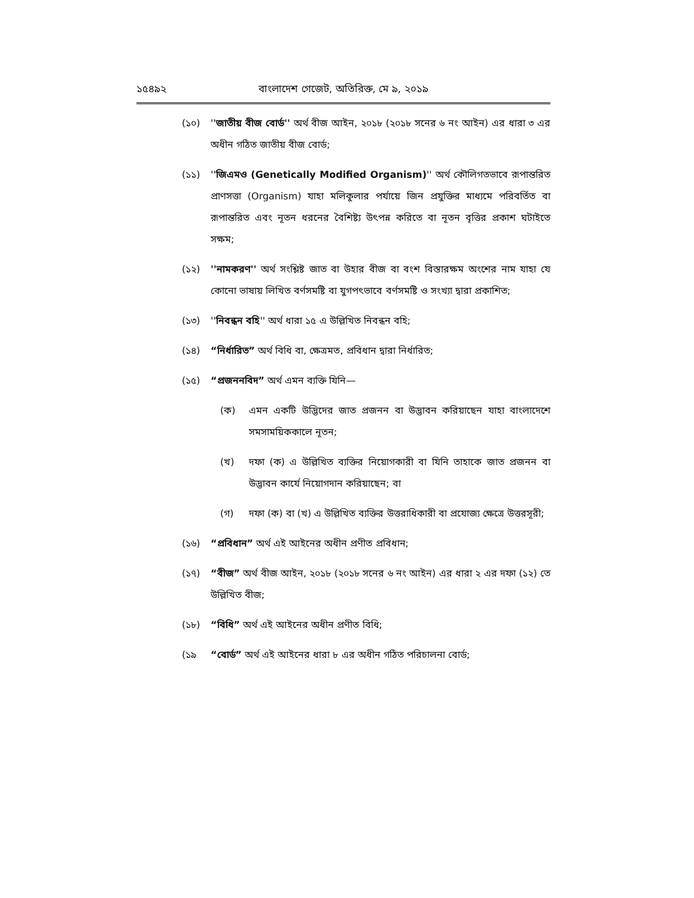১৫৪৯২ বাংলাদেশ গেজেট, অতিরিক্ত, মে ৯, ২০১৯
(১০) ''জাতীয় বীজ বোর্ড'' অর্থ বীজ আইন, ২০১৮ (২০১৮ সনের ৬ নং আইন) এর ধারা ৩ এর অধীন গঠিত জাতীয় বীজ বোর্ড;
(১১) ''জিএমও (Genetically Modified Organism)'' অর্থ কৌলিগতভাবে রূপান্তরিত প্রাণসত্তা (Organism) যাহা মলিকুলার পর্যায়ে জিন প্রযুক্তির মাধ্যমে পরিবর্তিত বা রূপান্তরিত এবং নূতন ধরনের বৈশিষ্ট্য উৎপন্ন করিতে বা নূতন বৃত্তির প্রকাশ ঘটাইতে সক্ষম;
(১২) ''নামকরণ'' অর্থ সংশ্লিষ্ট জাত বা উহার বীজ বা বংশ বিস্তারক্ষম অংশের নাম যাহা যে কোনো ভাষায় লিখিত বর্ণসমষ্টি বা যুগপৎভাবে বর্ণসমষ্টি ও সংখ্যা দ্বারা প্রকাশিত;
(১৩) ''নিবন্ধন বহি'' অর্থ ধারা ১৫ এ উল্লিখিত নিবন্ধন বহি;
(১৪) “নির্ধারিত” অর্থ বিধি বা, ক্ষেত্রমত, প্রবিধান দ্বারা নির্ধারিত;
(১৫) “প্রজননবিদ” অর্থ এমন ব্যক্তি যিনি—
(ক) এমন একটি উদ্ভিদের জাত প্রজনন বা উদ্ভাবন করিয়াছেন যাহা বাংলাদেশে সমসাময়িককালে নূতন;
(খ) দফা (ক) এ উল্লিখিত ব্যক্তির নিয়োগকারী বা যিনি তাহাকে জাত প্রজনন বা উদ্ভাবন কার্যে নিয়োগদান করিয়াছেন; বা
(গ) দফা (ক) বা (খ) এ উল্লিখিত ব্যক্তির উত্তরাধিকারী বা প্রযোজ্য ক্ষেত্রে উত্তরসূরী;
(১৬) “প্রবিধান” অর্থ এই আইনের অধীন প্রণীত প্রবিধান;
(১৭) “বীজ” অর্থ বীজ আইন, ২০১৮ (২০১৮ সনের ৬ নং আইন) এর ধারা ২ এর দফা (১২) তে উল্লিখিত বীজ;
(১৮) “বিধি” অর্থ এই আইনের অধীন প্রণীত বিধি;
(১৯ “বোর্ড” অর্থ এই আইনের ধারা ৮ এর অধীন গঠিত পরিচালনা বোর্ড;